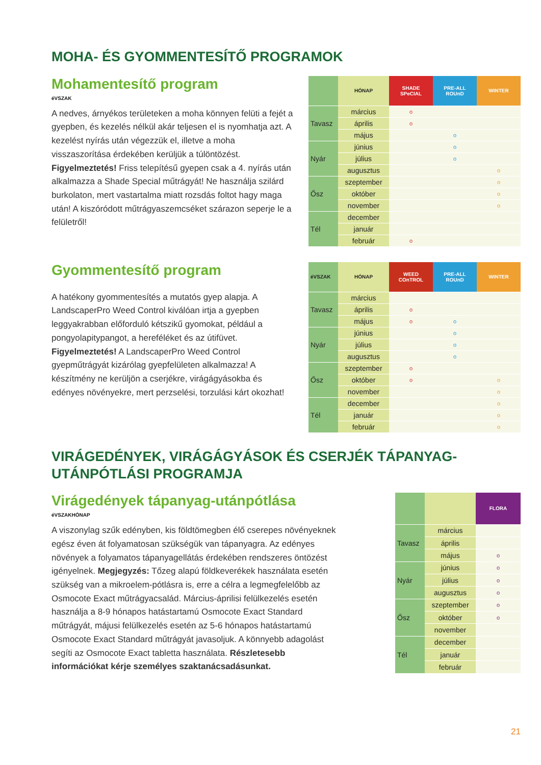MOHA- ÉS GYOMMENTESÍTŐ PROGRAMOK
Mohamentesítő program
éVSZAK
A nedves, árnyékos területeken a moha könnyen felüti a fejét a gyepben, és kezelés nélkül akár teljesen el is nyomhatja azt. A kezelést nyírás után végezzük el, illetve a moha visszaszorítása érdekében kerüljük a túlöntözést. Figyelmeztetés! Friss telepítésű gyepen csak a 4. nyírás után alkalmazza a Shade Special műtrágyát! Ne használja szilárd burkolaton, mert vastartalma miatt rozsdás foltot hagy maga után! A kiszóródott műtrágyaszemcséket szárazon seperje le a felületről!
| | HÓNAP | SHADE SPeCIAL | PRE-ALL ROUnD | WINTER |
| --- | --- | --- | --- | --- |
| Tavasz | március | o | | |
| | április | o | | |
| | május | | o | |
| Nyár | június | | o | |
| | július | | o | |
| | augusztus | | | o |
| Ősz | szeptember | | | o |
| | október | | | o |
| | november | | | o |
| Tél | december | | | |
| | január | | | |
| | február | o | | |
Gyommentesítő program
A hatékony gyommentesítés a mutatós gyep alapja. A LandscaperPro Weed Control kiválóan irtja a gyepben leggyakrabban előforduló kétszikű gyomokat, például a pongyolapitypangot, a hereféléket és az útifüvet. Figyelmeztetés! A LandscaperPro Weed Control gyepműtrágyát kizárólag gyepfelületen alkalmazza! A készítmény ne kerüljön a cserjékre, virágágyásokba és edényes növényekre, mert perzselési, torzulási kárt okozhat!
| éVSZAK | HÓNAP | WEED COnTROL | PRE-ALL ROUnD | WINTER |
| --- | --- | --- | --- | --- |
| Tavasz | március | | | |
| | április | o | | |
| | május | o | o | |
| Nyár | június | | o | |
| | július | | o | |
| | augusztus | | o | |
| Ősz | szeptember | o | | |
| | október | o | | o |
| | november | | | o |
| Tél | december | | | o |
| | január | | | o |
| | február | | | o |
VIRÁGEDÉNYEK, VIRÁGÁGYÁSOK ÉS CSERJÉK TÁPANYAG-UTÁNPÓTLÁSI PROGRAMJA
Virágedények tápanyag-utánpótlása
éVSZAKHÓNAP
A viszonylag szűk edényben, kis földtömegben élő cserepes növényeknek egész éven át folyamatosan szükségük van tápanyagra. Az edényes növények a folyamatos tápanyagellátás érdekében rendszeres öntözést igényelnek. Megjegyzés: Tőzeg alapú földkeverékek használata esetén szükség van a mikroelem-pótlásra is, erre a célra a legmegfelelőbb az Osmocote Exact műtrágyacsalád. Március-áprilisi felülkezelés esetén használja a 8-9 hónapos hatástartamú Osmocote Exact Standard műtrágyát, májusi felülkezelés esetén az 5-6 hónapos hatástartamú Osmocote Exact Standard műtrágyát javasoljuk. A könnyebb adagolást segíti az Osmocote Exact tabletta használata. Részletesebb információkat kérje személyes szaktanácsadásunkat.
| | | FLORA |
| --- | --- | --- |
| Tavasz | március | |
| | április | |
| | május | o |
| Nyár | június | o |
| | július | o |
| | augusztus | o |
| Ősz | szeptember | o |
| | október | o |
| | november | |
| Tél | december | |
| | január | |
| | február | |
21